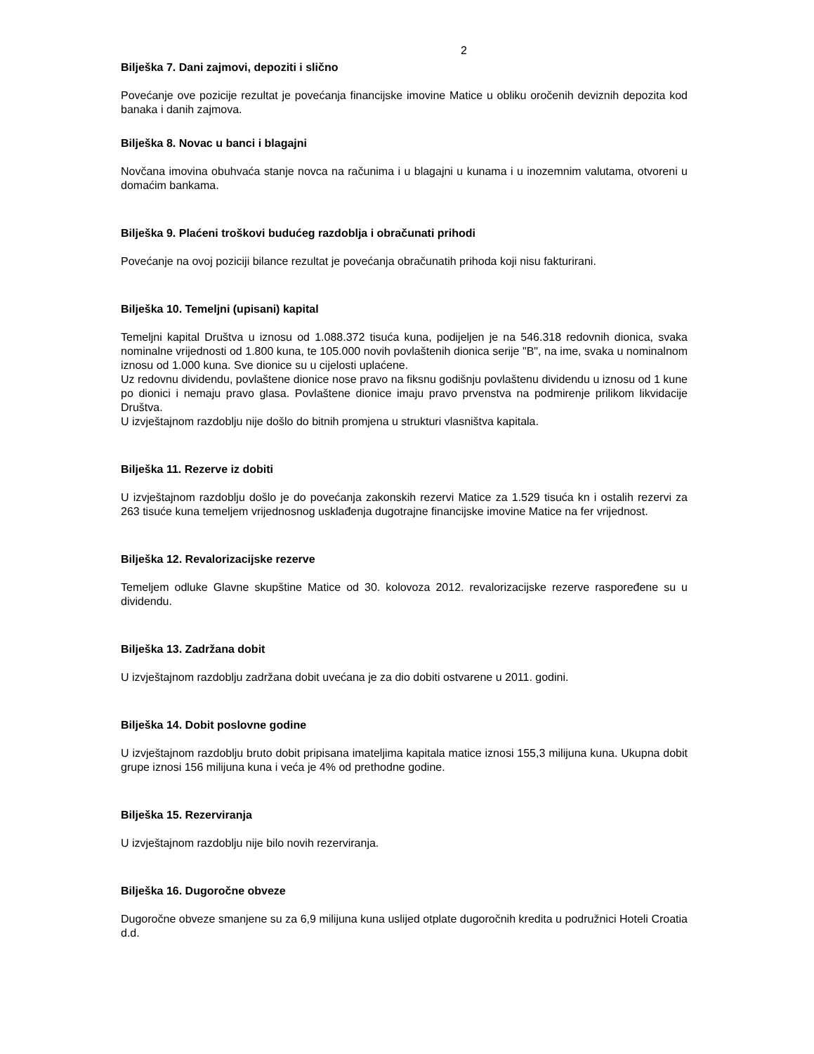2
Bilješka 7. Dani zajmovi, depoziti i slično
Povećanje ove pozicije rezultat je povećanja financijske imovine Matice u obliku oročenih deviznih depozita kod banaka i danih zajmova.
Bilješka 8. Novac u banci i blagajni
Novčana imovina obuhvaća stanje novca na računima i u blagajni u kunama i u inozemnim valutama, otvoreni u domaćim bankama.
Bilješka 9. Plaćeni troškovi budućeg razdoblja i obračunati prihodi
Povećanje na ovoj poziciji bilance rezultat je povećanja obračunatih prihoda koji nisu fakturirani.
Bilješka 10. Temeljni (upisani) kapital
Temeljni kapital Društva u iznosu od 1.088.372 tisuća kuna, podijeljen je na 546.318 redovnih dionica, svaka nominalne vrijednosti od 1.800 kuna, te 105.000 novih povlaštenih dionica serije "B", na ime, svaka u nominalnom iznosu od 1.000 kuna. Sve dionice su u cijelosti uplaćene.
Uz redovnu dividendu, povlaštene dionice nose pravo na fiksnu godišnju povlaštenu dividendu u iznosu od 1 kune po dionici i nemaju pravo glasa. Povlaštene dionice imaju pravo prvenstva na podmirenje prilikom likvidacije Društva.
U izvještajnom razdoblju nije došlo do bitnih promjena u strukturi vlasništva kapitala.
Bilješka 11. Rezerve iz dobiti
U izvještajnom razdoblju došlo je do povećanja zakonskih rezervi Matice za 1.529 tisuća kn i ostalih rezervi za 263 tisuće kuna temeljem vrijednosnog usklađenja dugotrajne financijske imovine Matice na fer vrijednost.
Bilješka 12. Revalorizacijske rezerve
Temeljem odluke Glavne skupštine Matice od 30. kolovoza 2012. revalorizacijske rezerve raspoređene su u dividendu.
Bilješka 13. Zadržana dobit
U izvještajnom razdoblju zadržana dobit uvećana je za dio dobiti ostvarene u 2011. godini.
Bilješka 14. Dobit poslovne godine
U izvještajnom razdoblju bruto dobit pripisana imateljima kapitala matice iznosi 155,3 milijuna kuna. Ukupna dobit grupe iznosi 156 milijuna kuna i veća je 4% od prethodne godine.
Bilješka 15. Rezerviranja
U izvještajnom razdoblju nije bilo novih rezerviranja.
Bilješka 16. Dugoročne obveze
Dugoročne obveze smanjene su za 6,9 milijuna kuna uslijed otplate dugoročnih kredita u podružnici Hoteli Croatia d.d.